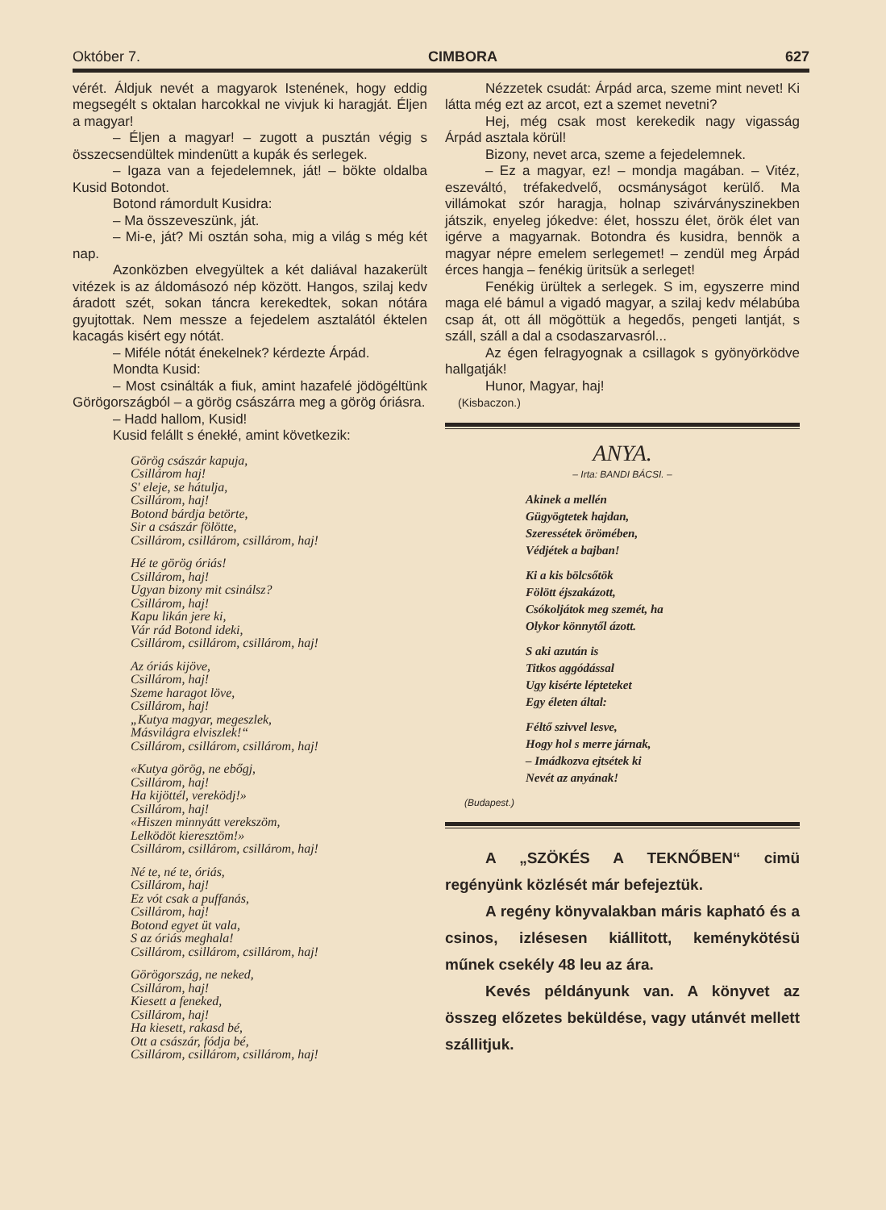Október 7. CIMBORA 627
vérét. Áldjuk nevét a magyarok Istenének, hogy eddig megsegélt s oktalan harcokkal ne vivjuk ki haragját. Éljen a magyar!
– Éljen a magyar! – zugott a pusztán végig s összecsendültek mindenütt a kupák és serlegek.
– Igaza van a fejedelemnek, ját! – bökte oldalba Kusid Botondot.
Botond rámordult Kusidra:
– Ma összeveszünk, ját.
– Mi-e, ját? Mi osztán soha, mig a világ s még két nap.
Azonközben elvegyültek a két daliával hazakerült vitézek is az áldomásozó nép között. Hangos, szilaj kedv áradott szét, sokan táncra kerekedtek, sokan nótára gyujtottak. Nem messze a fejedelem asztalától éktelen kacagás kisért egy nótát.
– Miféle nótát énekelnek? kérdezte Árpád.
Mondta Kusid:
– Most csinálták a fiuk, amint hazafelé jödögéltünk Görögországból – a görög császárra meg a görög óriásra.
– Hadd hallom, Kusid!
Kusid felállt s énekłé, amint következik:
Görög császár kapuja,
Csillárom haj!
S' eleje, se hátulja,
Csillárom, haj!
Botond bárdja betörte,
Sir a császár fölötte,
Csillárom, csillárom, csillárom, haj!
Hé te görög óriás!
Csillárom, haj!
Ugyan bizony mit csinálsz?
Csillárom, haj!
Kapu likán jere ki,
Vár rád Botond ideki,
Csillárom, csillárom, csillárom, haj!
Az óriás kijöve,
Csillárom, haj!
Szeme haragot löve,
Csillárom, haj!
„Kutya magyar, megeszlek,
Másvilágra elviszlek!“
Csillárom, csillárom, csillárom, haj!
«Kutya görög, ne ebőgj,
Csillárom, haj!
Ha kijöttél, vereködj!»
Csillárom, haj!
«Hiszen minnyátt verekszöm,
Lelködöt kieresztöm!»
Csillárom, csillárom, csillárom, haj!
Né te, né te, óriás,
Csillárom, haj!
Ez vót csak a puffanás,
Csillárom, haj!
Botond egyet üt vala,
S az óriás meghala!
Csillárom, csillárom, csillárom, haj!
Görögország, ne neked,
Csillárom, haj!
Kiesett a feneked,
Csillárom, haj!
Ha kiesett, rakasd bé,
Ott a császár, fódja bé,
Csillárom, csillárom, csillárom, haj!
Nézzetek csudát: Árpád arca, szeme mint nevet! Ki látta még ezt az arcot, ezt a szemet nevetni?
Hej, még csak most kerekedik nagy vigasság Árpád asztala körül!
Bizony, nevet arca, szeme a fejedelemnek.
– Ez a magyar, ez! – mondja magában. – Vitéz, eszeváltó, tréfakedvelő, ocsmányságot kerülő. Ma villámokat szór haragja, holnap szivárványszinekben játszik, enyeleg jókedve: élet, hosszu élet, örök élet van igérve a magyarnak. Botondra és kusidra, bennök a magyar népre emelem serlegemet! – zendül meg Árpád érces hangja – fenékig üritsük a serleget!
Fenékig ürültek a serlegek. S im, egyszerre mind maga elé bámul a vigadó magyar, a szilaj kedv mélabúba csap át, ott áll mögöttük a hegedős, pengeti lantját, s száll, száll a dal a csodaszarvasról...
Az égen felragyognak a csillagok s gyönyörködve hallgatják!
Hunor, Magyar, haj!
(Kisbaczon.)
ANYA.
– Irta: BANDI BÁCSI. –
Akinek a mellén
Gügyögtetek hajdan,
Szeressétek örömében,
Védjétek a bajban!
Ki a kis bölcsőtök
Fölött éjszakázott,
Csókoljátok meg szemét, ha
Olykor könnytől ázott.
S aki azután is
Titkos aggódással
Ugy kisérte lépteteket
Egy életen által:
Féltő szivvel lesve,
Hogy hol s merre járnak,
– Imádkozva ejtsétek ki
Nevét az anyának!
(Budapest.)
A „SZÖKÉS A TEKNŐBEN“ cimü regényünk közlését már befejeztük.
A regény könyvalakban máris kapható és a csinos, izlésesen kiállitott, keménykötésü műnek csekély 48 leu az ára.
Kevés példányunk van. A könyvet az összeg előzetes beküldése, vagy utánvét mellett szállitjuk.